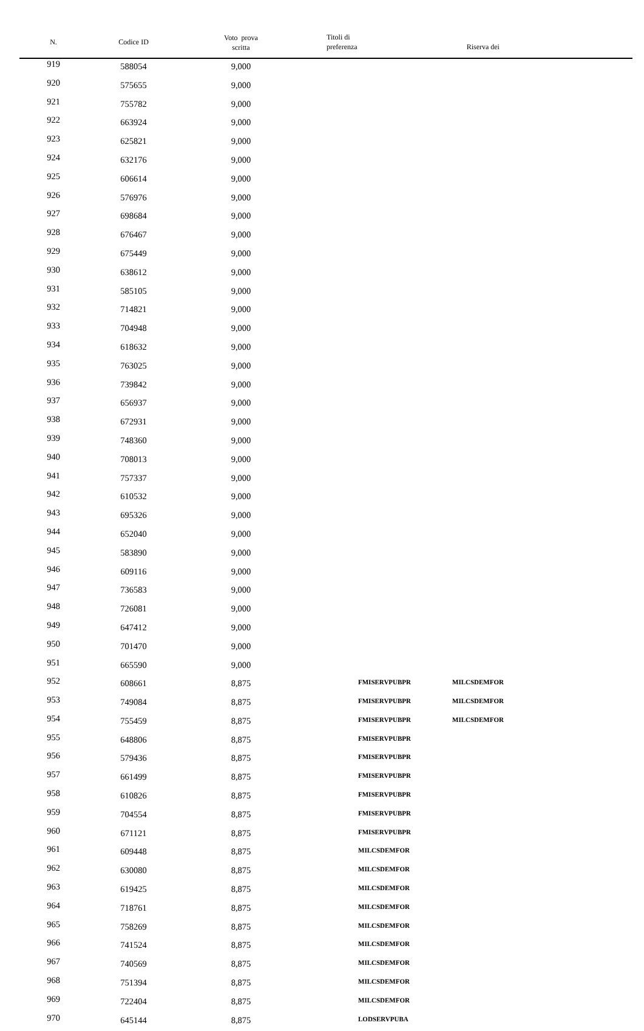| N. | Codice ID | Voto prova scritta | Titoli di preferenza Riserva dei | |
| --- | --- | --- | --- | --- |
| 919 | 588054 | 9,000 | | |
| 920 | 575655 | 9,000 | | |
| 921 | 755782 | 9,000 | | |
| 922 | 663924 | 9,000 | | |
| 923 | 625821 | 9,000 | | |
| 924 | 632176 | 9,000 | | |
| 925 | 606614 | 9,000 | | |
| 926 | 576976 | 9,000 | | |
| 927 | 698684 | 9,000 | | |
| 928 | 676467 | 9,000 | | |
| 929 | 675449 | 9,000 | | |
| 930 | 638612 | 9,000 | | |
| 931 | 585105 | 9,000 | | |
| 932 | 714821 | 9,000 | | |
| 933 | 704948 | 9,000 | | |
| 934 | 618632 | 9,000 | | |
| 935 | 763025 | 9,000 | | |
| 936 | 739842 | 9,000 | | |
| 937 | 656937 | 9,000 | | |
| 938 | 672931 | 9,000 | | |
| 939 | 748360 | 9,000 | | |
| 940 | 708013 | 9,000 | | |
| 941 | 757337 | 9,000 | | |
| 942 | 610532 | 9,000 | | |
| 943 | 695326 | 9,000 | | |
| 944 | 652040 | 9,000 | | |
| 945 | 583890 | 9,000 | | |
| 946 | 609116 | 9,000 | | |
| 947 | 736583 | 9,000 | | |
| 948 | 726081 | 9,000 | | |
| 949 | 647412 | 9,000 | | |
| 950 | 701470 | 9,000 | | |
| 951 | 665590 | 9,000 | | |
| 952 | 608661 | 8,875 | FMISERVPUBPR | MILCSDEMFOR |
| 953 | 749084 | 8,875 | FMISERVPUBPR | MILCSDEMFOR |
| 954 | 755459 | 8,875 | FMISERVPUBPR | MILCSDEMFOR |
| 955 | 648806 | 8,875 | FMISERVPUBPR | |
| 956 | 579436 | 8,875 | FMISERVPUBPR | |
| 957 | 661499 | 8,875 | FMISERVPUBPR | |
| 958 | 610826 | 8,875 | FMISERVPUBPR | |
| 959 | 704554 | 8,875 | FMISERVPUBPR | |
| 960 | 671121 | 8,875 | FMISERVPUBPR | |
| 961 | 609448 | 8,875 | MILCSDEMFOR | |
| 962 | 630080 | 8,875 | MILCSDEMFOR | |
| 963 | 619425 | 8,875 | MILCSDEMFOR | |
| 964 | 718761 | 8,875 | MILCSDEMFOR | |
| 965 | 758269 | 8,875 | MILCSDEMFOR | |
| 966 | 741524 | 8,875 | MILCSDEMFOR | |
| 967 | 740569 | 8,875 | MILCSDEMFOR | |
| 968 | 751394 | 8,875 | MILCSDEMFOR | |
| 969 | 722404 | 8,875 | MILCSDEMFOR | |
| 970 | 645144 | 8,875 | LODSERVPUBA | |